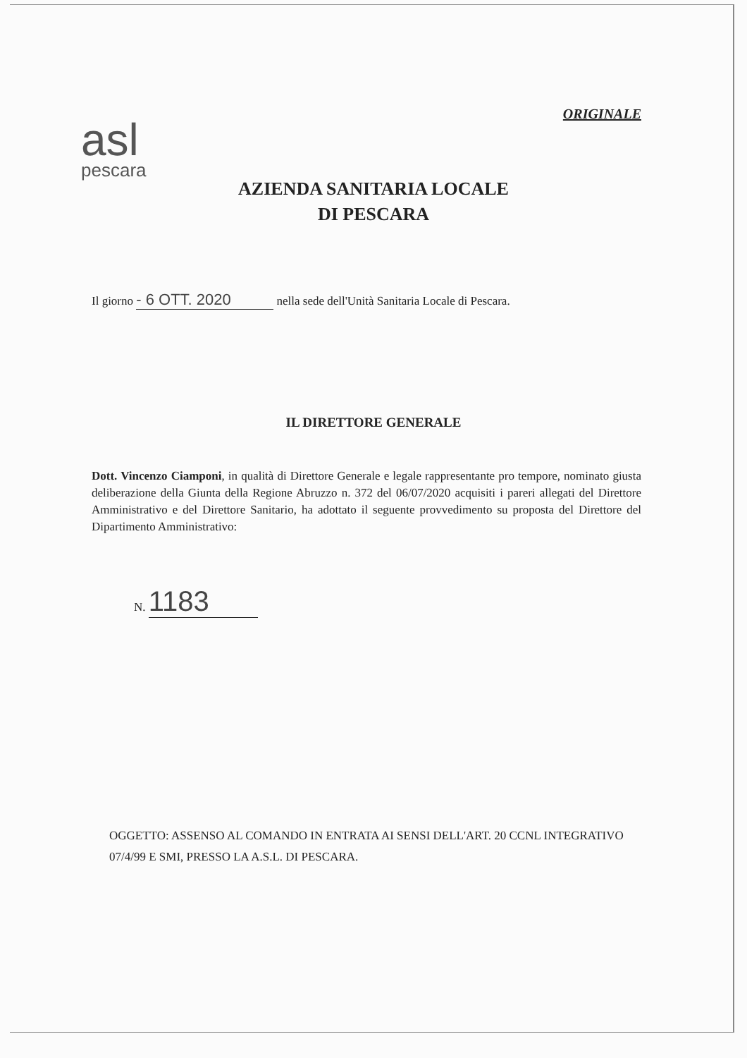ORIGINALE
asl
pescara
AZIENDA SANITARIA LOCALE
DI PESCARA
Il giorno - 6 OTT. 2020 nella sede dell'Unità Sanitaria Locale di Pescara.
IL DIRETTORE GENERALE
Dott. Vincenzo Ciamponi, in qualità di Direttore Generale e legale rappresentante pro tempore, nominato giusta deliberazione della Giunta della Regione Abruzzo n. 372 del 06/07/2020 acquisiti i pareri allegati del Direttore Amministrativo e del Direttore Sanitario, ha adottato il seguente provvedimento su proposta del Direttore del Dipartimento Amministrativo:
N. 1183
OGGETTO: ASSENSO AL COMANDO IN ENTRATA AI SENSI DELL'ART. 20 CCNL INTEGRATIVO 07/4/99 E SMI, PRESSO LA A.S.L. DI PESCARA.